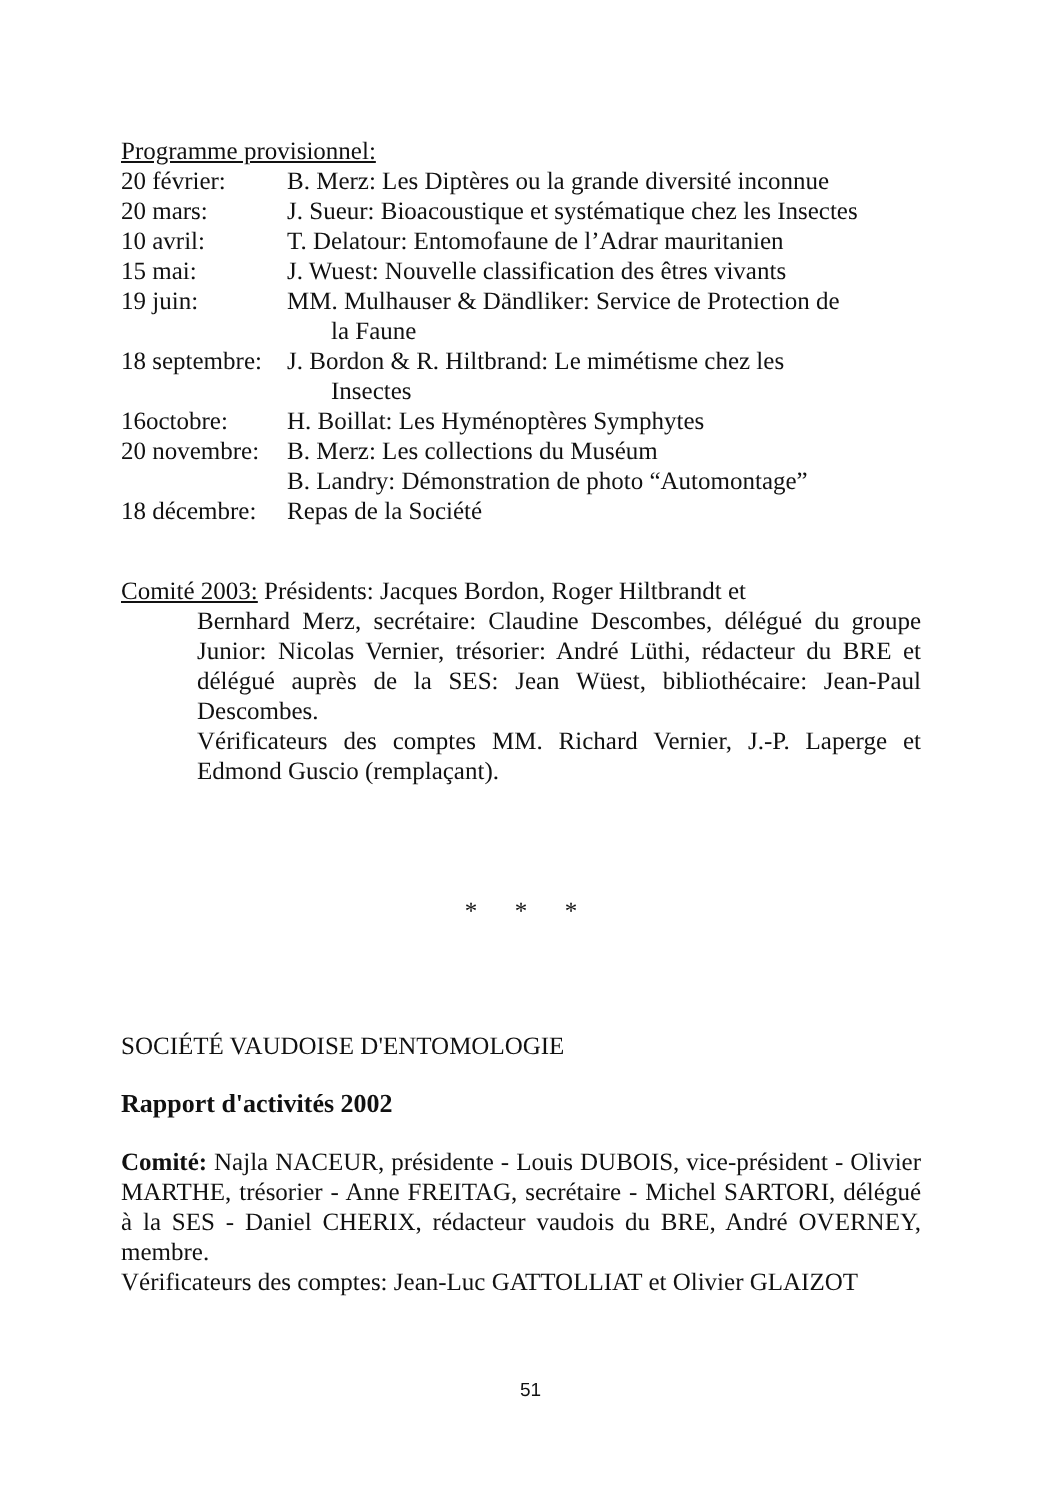Programme provisionnel:
20 février: B. Merz: Les Diptères ou la grande diversité inconnue
20 mars: J. Sueur: Bioacoustique et systématique chez les Insectes
10 avril: T. Delatour: Entomofaune de l’Adrar mauritanien
15 mai: J. Wuest: Nouvelle classification des êtres vivants
19 juin: MM. Mulhauser & Dändliker: Service de Protection de
la Faune
18 septembre: J. Bordon & R. Hiltbrand: Le mimétisme chez les
Insectes
16octobre: H. Boillat: Les Hyménoptères Symphytes
20 novembre: B. Merz: Les collections du Muséum
B. Landry: Démonstration de photo “Automontage”
18 décembre: Repas de la Société
Comité 2003: Présidents: Jacques Bordon, Roger Hiltbrandt et
Bernhard Merz, secrétaire: Claudine Descombes, délégué du groupe Junior: Nicolas Vernier, trésorier: André Lüthi, rédacteur du BRE et délégué auprès de la SES: Jean Wüest, bibliothécaire: Jean-Paul Descombes.
Vérificateurs des comptes MM. Richard Vernier, J.-P. Laperge et Edmond Guscio (remplaçant).
* * *
SOCIÉTÉ VAUDOISE D'ENTOMOLOGIE
Rapport d'activités 2002
Comité: Najla NACEUR, présidente - Louis DUBOIS, vice-président - Olivier MARTHE, trésorier - Anne FREITAG, secrétaire - Michel SARTORI, délégué à la SES - Daniel CHERIX, rédacteur vaudois du BRE, André OVERNEY, membre.
Vérificateurs des comptes: Jean-Luc GATTOLLIAT et Olivier GLAIZOT
51